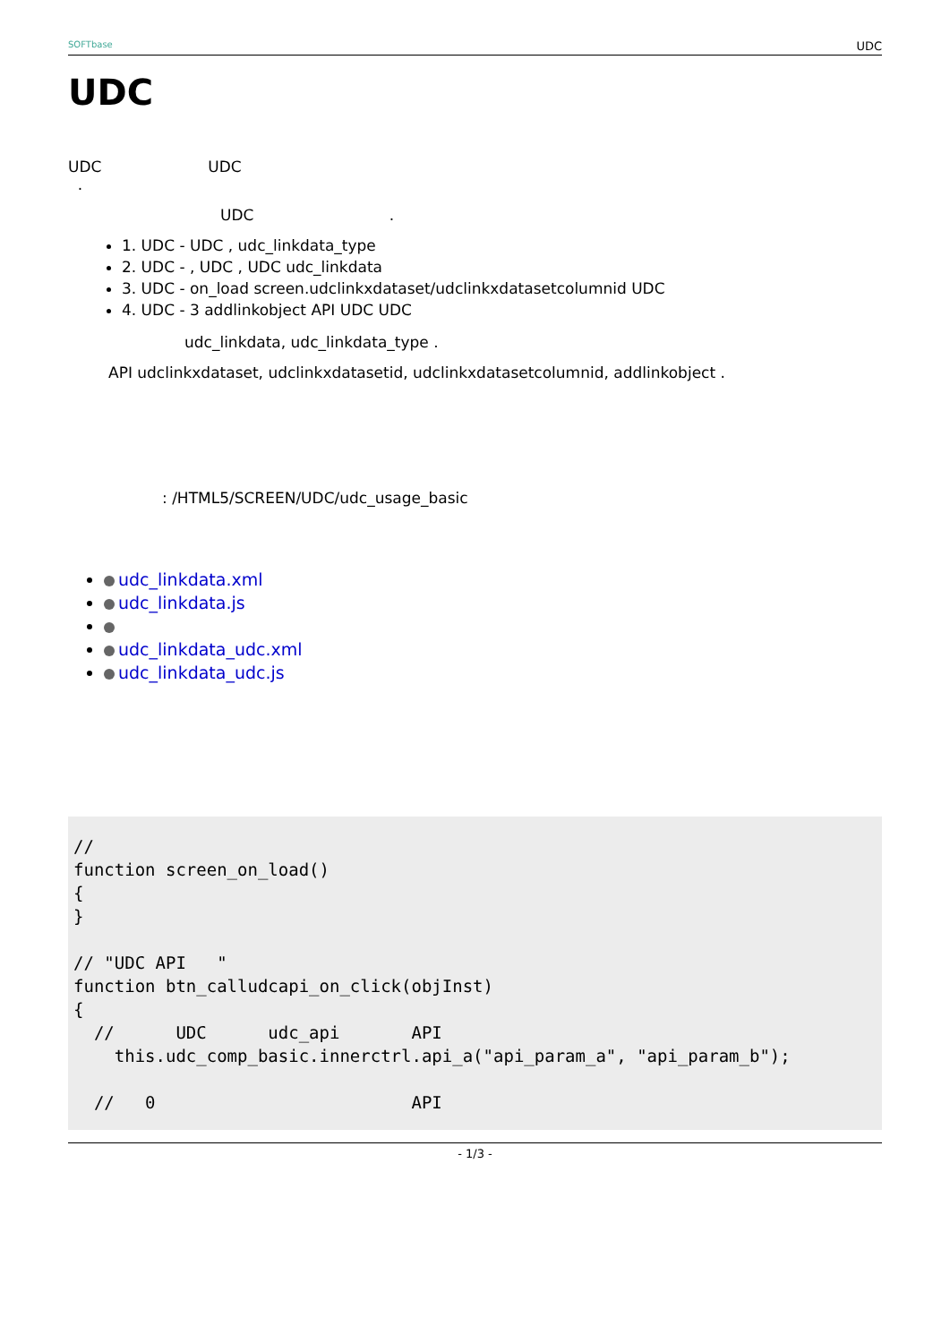SOFTbase UDC
UDC
UDC UDC
.
UDC .
1. UDC - UDC , udc_linkdata_type
2. UDC - , UDC , UDC udc_linkdata
3. UDC - on_load screen.udclinkxdataset/udclinkxdatasetcolumnid UDC
4. UDC - 3 addlinkobject API UDC UDC
udc_linkdata, udc_linkdata_type .
API udclinkxdataset, udclinkxdatasetid, udclinkxdatasetcolumnid, addlinkobject .
: /HTML5/SCREEN/UDC/udc_usage_basic
udc_linkdata.xml
udc_linkdata.js
udc_linkdata_udc.xml
udc_linkdata_udc.js
//
function screen_on_load()
{
}

// "UDC API   "
function btn_calludcapi_on_click(objInst)
{
  //      UDC      udc_api       API
    this.udc_comp_basic.innerctrl.api_a("api_param_a", "api_param_b");

  //   0                         API
- 1/3 -